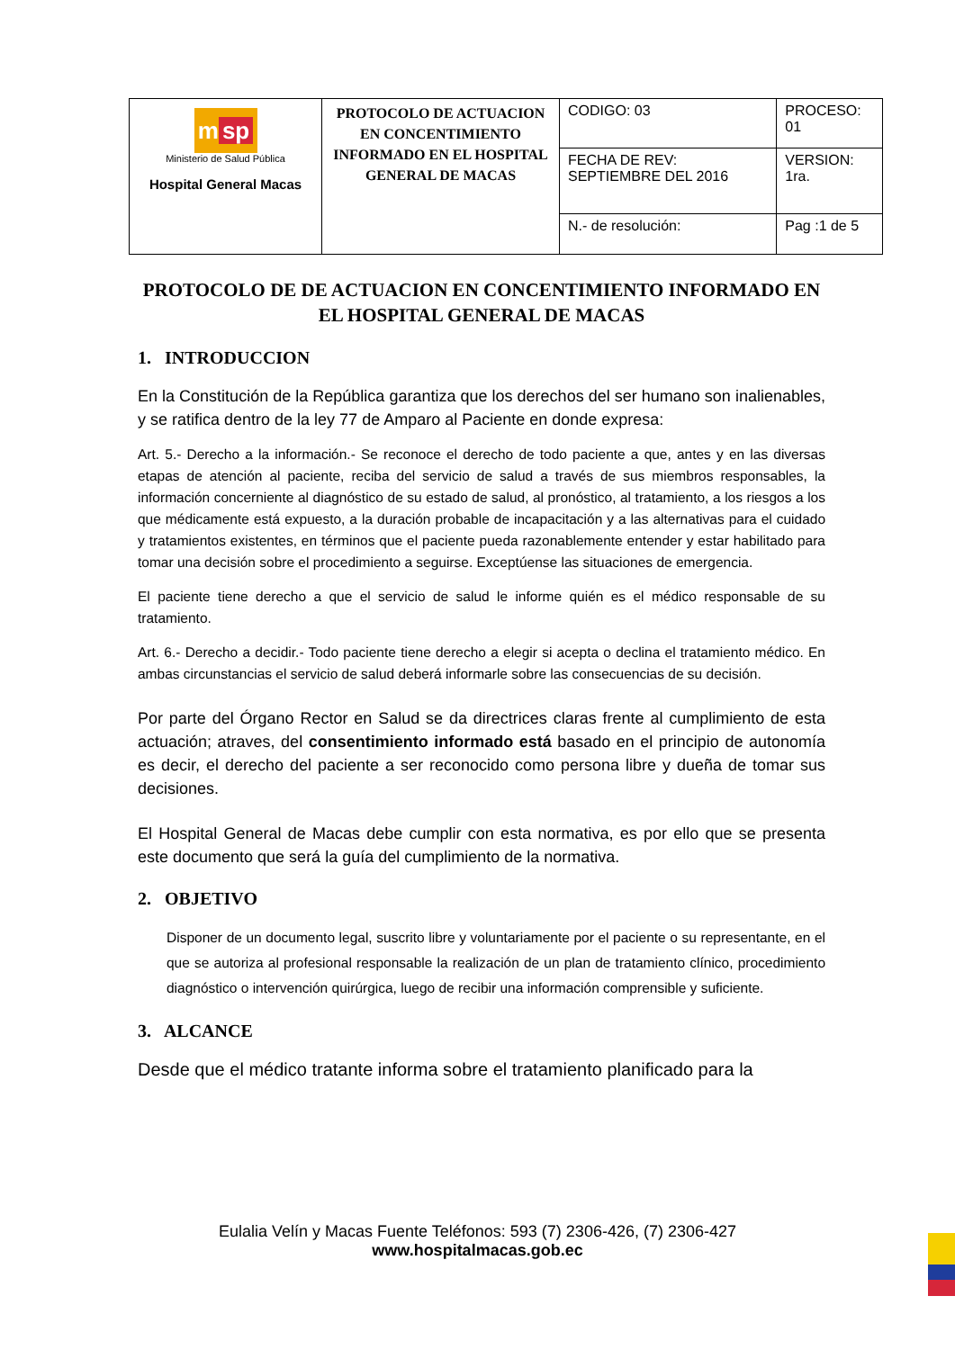| m sp Ministerio de Salud Pública Hospital General Macas | PROTOCOLO DE ACTUACION EN CONCENTIMIENTO INFORMADO EN EL HOSPITAL GENERAL DE MACAS | CODIGO: 03 | PROCESO: 01 |
| | | FECHA DE REV: SEPTIEMBRE DEL 2016 | VERSION: 1ra. |
| | | N.- de resolución: | Pag :1 de 5 |
PROTOCOLO DE DE ACTUACION EN CONCENTIMIENTO INFORMADO EN EL HOSPITAL GENERAL DE MACAS
1. INTRODUCCION
En la Constitución de la República garantiza que los derechos del ser humano son inalienables, y se ratifica dentro de la ley 77 de Amparo al Paciente en donde expresa:
Art. 5.- Derecho a la información.- Se reconoce el derecho de todo paciente a que, antes y en las diversas etapas de atención al paciente, reciba del servicio de salud a través de sus miembros responsables, la información concerniente al diagnóstico de su estado de salud, al pronóstico, al tratamiento, a los riesgos a los que médicamente está expuesto, a la duración probable de incapacitación y a las alternativas para el cuidado y tratamientos existentes, en términos que el paciente pueda razonablemente entender y estar habilitado para tomar una decisión sobre el procedimiento a seguirse. Exceptúense las situaciones de emergencia.
El paciente tiene derecho a que el servicio de salud le informe quién es el médico responsable de su tratamiento.
Art. 6.- Derecho a decidir.- Todo paciente tiene derecho a elegir si acepta o declina el tratamiento médico. En ambas circunstancias el servicio de salud deberá informarle sobre las consecuencias de su decisión.
Por parte del Órgano Rector en Salud se da directrices claras frente al cumplimiento de esta actuación; atraves, del consentimiento informado está basado en el principio de autonomía es decir, el derecho del paciente a ser reconocido como persona libre y dueña de tomar sus decisiones.
El Hospital General de Macas debe cumplir con esta normativa, es por ello que se presenta este documento que será la guía del cumplimiento de la normativa.
2. OBJETIVO
Disponer de un documento legal, suscrito libre y voluntariamente por el paciente o su representante, en el que se autoriza al profesional responsable la realización de un plan de tratamiento clínico, procedimiento diagnóstico o intervención quirúrgica, luego de recibir una información comprensible y suficiente.
3. ALCANCE
Desde que el médico tratante informa sobre el tratamiento planificado para la
Eulalia Velín y Macas Fuente Teléfonos: 593 (7) 2306-426, (7) 2306-427
www.hospitalmacas.gob.ec